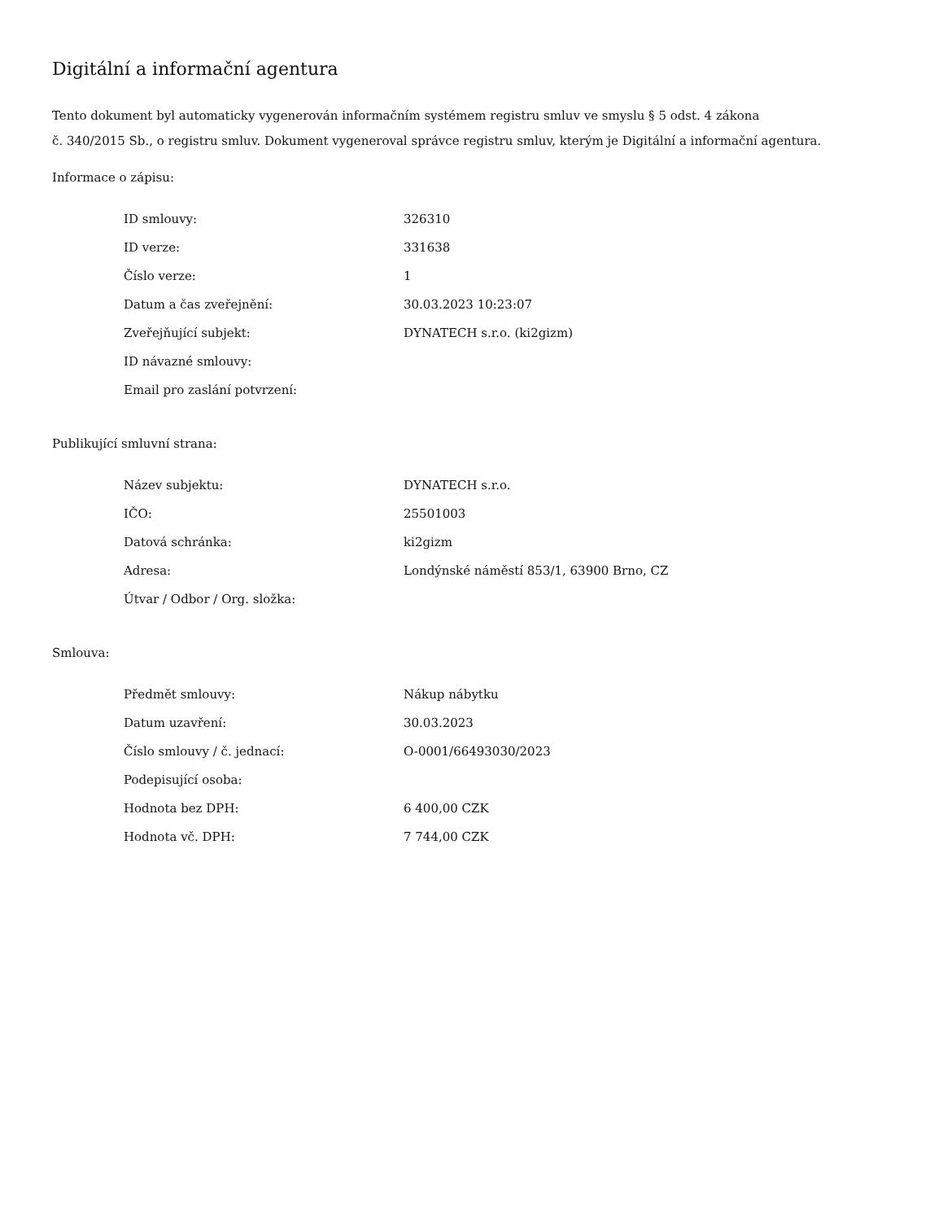Digitální a informační agentura
Tento dokument byl automaticky vygenerován informačním systémem registru smluv ve smyslu § 5 odst. 4 zákona
č. 340/2015 Sb., o registru smluv. Dokument vygeneroval správce registru smluv, kterým je Digitální a informační agentura.
Informace o zápisu:
| ID smlouvy: | 326310 |
| ID verze: | 331638 |
| Číslo verze: | 1 |
| Datum a čas zveřejnění: | 30.03.2023 10:23:07 |
| Zveřejňující subjekt: | DYNATECH s.r.o. (ki2gizm) |
| ID návazné smlouvy: | |
| Email pro zaslání potvrzení: | |
Publikující smluvní strana:
| Název subjektu: | DYNATECH s.r.o. |
| IČO: | 25501003 |
| Datová schránka: | ki2gizm |
| Adresa: | Londýnské náměstí 853/1, 63900 Brno, CZ |
| Útvar / Odbor / Org. složka: | |
Smlouva:
| Předmět smlouvy: | Nákup nábytku |
| Datum uzavření: | 30.03.2023 |
| Číslo smlouvy / č. jednací: | O-0001/66493030/2023 |
| Podepisující osoba: | |
| Hodnota bez DPH: | 6 400,00 CZK |
| Hodnota vč. DPH: | 7 744,00 CZK |